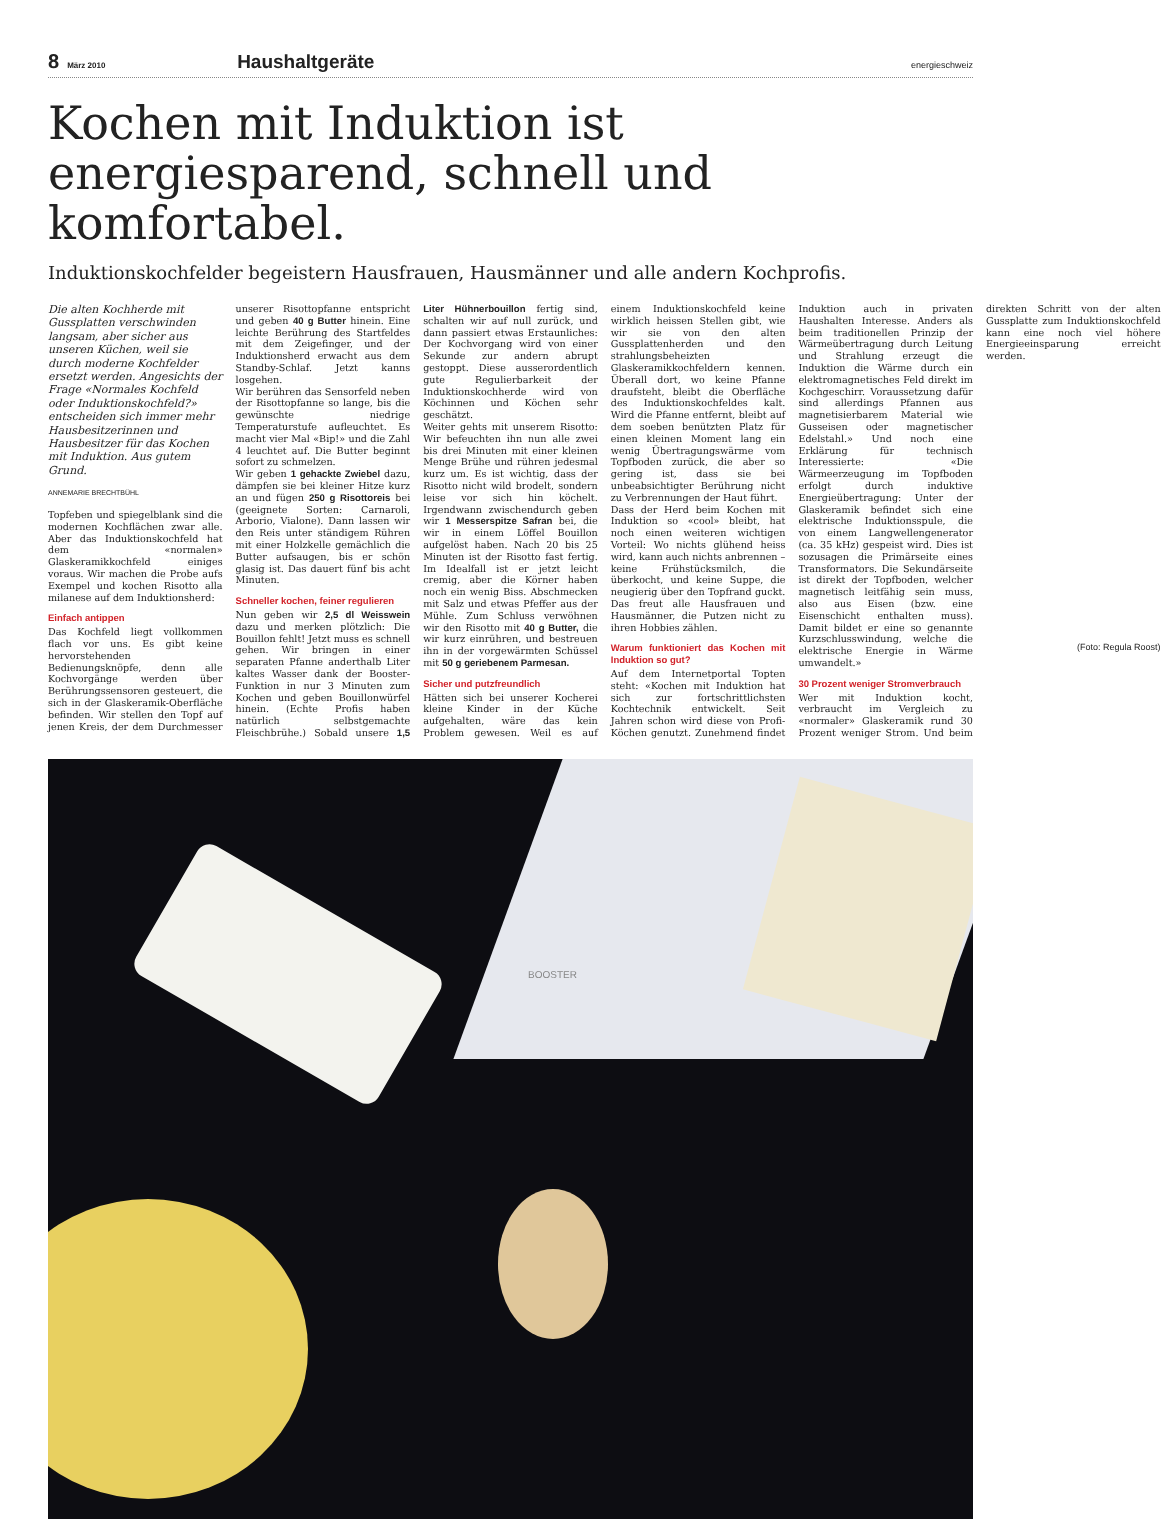8 März 2010 Haushaltgeräte energieschweiz
Kochen mit Induktion ist energiesparend, schnell und komfortabel.
Induktionskochfelder begeistern Hausfrauen, Hausmänner und alle andern Kochprofis.
Die alten Kochherde mit Gussplatten verschwinden langsam, aber sicher aus unseren Küchen, weil sie durch moderne Kochfelder ersetzt werden. Angesichts der Frage «Normales Kochfeld oder Induktionskochfeld?» entscheiden sich immer mehr Hausbesitzerinnen und Hausbesitzer für das Kochen mit Induktion. Aus gutem Grund.
ANNEMARIE BRECHTBÜHL
Topfeben und spiegelblank sind die modernen Kochflächen zwar alle. Aber das Induktionskochfeld hat dem «normalen» Glaskeramikkochfeld einiges voraus. Wir machen die Probe aufs Exempel und kochen Risotto alla milanese auf dem Induktionsherd:
Einfach antippen
Das Kochfeld liegt vollkommen flach vor uns. Es gibt keine hervorstehenden Bedienungsknöpfe, denn alle Kochvorgänge werden über Berührungssensoren gesteuert, die sich in der Glaskeramik-Oberfläche befinden. Wir stellen den Topf auf jenen Kreis, der dem Durchmesser unserer Risottopfanne entspricht und geben 40 g Butter hinein. Eine leichte Berührung des Startfeldes mit dem Zeigefinger, und der Induktionsherd erwacht aus dem Standby-Schlaf. Jetzt kanns losgehen.
Wir berühren das Sensorfeld neben der Risottopfanne so lange, bis die gewünschte niedrige Temperaturstufe aufleuchtet. Es macht vier Mal «Bip!» und die Zahl 4 leuchtet auf. Die Butter beginnt sofort zu schmelzen.
Wir geben 1 gehackte Zwiebel dazu, dämpfen sie bei kleiner Hitze kurz an und fügen 250 g Risottoreis bei (geeignete Sorten: Carnaroli, Arborio, Vialone). Dann lassen wir den Reis unter ständigem Rühren mit einer Holzkelle gemächlich die Butter aufsaugen, bis er schön glasig ist. Das dauert fünf bis acht Minuten.
Schneller kochen, feiner regulieren
Nun geben wir 2,5 dl Weisswein dazu und merken plötzlich: Die Bouillon fehlt! Jetzt muss es schnell gehen. Wir bringen in einer separaten Pfanne anderthalb Liter kaltes Wasser dank der Booster-Funktion in nur 3 Minuten zum Kochen und geben Bouillonwürfel hinein. (Echte Profis haben natürlich selbstgemachte Fleischbrühe.) Sobald unsere 1,5 Liter Hühnerbouillon fertig sind, schalten wir auf null zurück, und dann passiert etwas Erstaunliches: Der Kochvorgang wird von einer Sekunde zur andern abrupt gestoppt. Diese ausserordentlich gute Regulierbarkeit der Induktionskochherde wird von Köchinnen und Köchen sehr geschätzt.
Weiter gehts mit unserem Risotto: Wir befeuchten ihn nun alle zwei bis drei Minuten mit einer kleinen Menge Brühe und rühren jedesmal kurz um. Es ist wichtig, dass der Risotto nicht wild brodelt, sondern leise vor sich hin köchelt. Irgendwann zwischendurch geben wir 1 Messerspitze Safran bei, die wir in einem Löffel Bouillon aufgelöst haben. Nach 20 bis 25 Minuten ist der Risotto fast fertig. Im Idealfall ist er jetzt leicht cremig, aber die Körner haben noch ein wenig Biss. Abschmecken mit Salz und etwas Pfeffer aus der Mühle. Zum Schluss verwöhnen wir den Risotto mit 40 g Butter, die wir kurz einrühren, und bestreuen ihn in der vorgewärmten Schüssel mit 50 g geriebenem Parmesan.
Sicher und putzfreundlich
Hätten sich bei unserer Kocherei kleine Kinder in der Küche aufgehalten, wäre das kein Problem gewesen. Weil es auf einem Induktionskochfeld keine wirklich heissen Stellen gibt, wie wir sie von den alten Gussplattenherden und den strahlungsbeheizten Glaskeramikkochfeldern kennen. Überall dort, wo keine Pfanne draufsteht, bleibt die Oberfläche des Induktionskochfeldes kalt. Wird die Pfanne entfernt, bleibt auf dem soeben benützten Platz für einen kleinen Moment lang ein wenig Übertragungswärme vom Topfboden zurück, die aber so gering ist, dass sie bei unbeabsichtigter Berührung nicht zu Verbrennungen der Haut führt.
Dass der Herd beim Kochen mit Induktion so «cool» bleibt, hat noch einen weiteren wichtigen Vorteil: Wo nichts glühend heiss wird, kann auch nichts anbrennen – keine Frühstücksmilch, die überkocht, und keine Suppe, die neugierig über den Topfrand guckt. Das freut alle Hausfrauen und Hausmänner, die Putzen nicht zu ihren Hobbies zählen.
Warum funktioniert das Kochen mit Induktion so gut?
Auf dem Internetportal Topten steht: «Kochen mit Induktion hat sich zur fortschrittlichsten Kochtechnik entwickelt. Seit Jahren schon wird diese von Profi-Köchen genutzt. Zunehmend findet Induktion auch in privaten Haushalten Interesse. Anders als beim traditionellen Prinzip der Wärmeübertragung durch Leitung und Strahlung erzeugt die Induktion die Wärme durch ein elektromagnetisches Feld direkt im Kochgeschirr. Voraussetzung dafür sind allerdings Pfannen aus magnetisierbarem Material wie Gusseisen oder magnetischer Edelstahl.» Und noch eine Erklärung für technisch Interessierte: «Die Wärmeerzeugung im Topfboden erfolgt durch induktive Energieübertragung: Unter der Glaskeramik befindet sich eine elektrische Induktionsspule, die von einem Langwellengenerator (ca. 35 kHz) gespeist wird. Dies ist sozusagen die Primärseite eines Transformators. Die Sekundärseite ist direkt der Topfboden, welcher magnetisch leitfähig sein muss, also aus Eisen (bzw. eine Eisenschicht enthalten muss). Damit bildet er eine so genannte Kurzschlusswindung, welche die elektrische Energie in Wärme umwandelt.»
30 Prozent weniger Stromverbrauch
Wer mit Induktion kocht, verbraucht im Vergleich zu «normaler» Glaskeramik rund 30 Prozent weniger Strom. Und beim direkten Schritt von der alten Gussplatte zum Induktionskochfeld kann eine noch viel höhere Energieeinsparung erreicht werden.
(Foto: Regula Roost)
BOOSTER